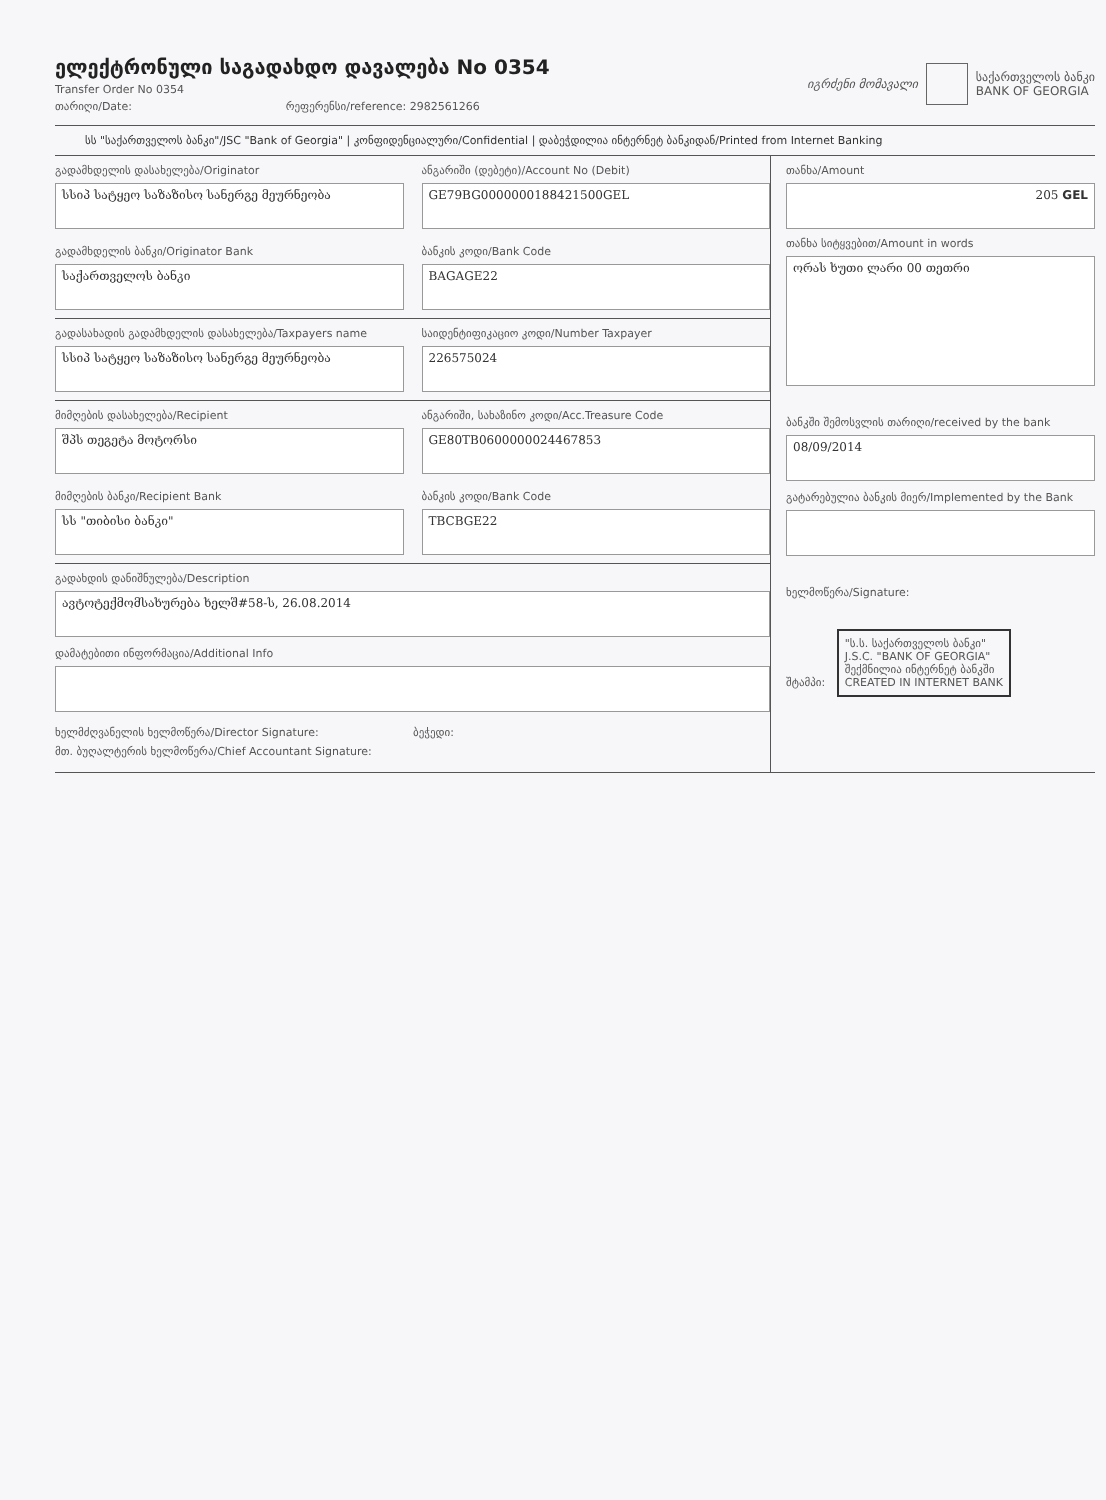ელექტრონული საგადახდო დავალება No 0354
Transfer Order No 0354
თარიღი/Date: რეფერენსი/reference: 2982561266
იგრძენი მომავალი
საქართველოს ბანკი
BANK OF GEORGIA
სს "საქართველოს ბანკი"/JSC "Bank of Georgia" | კონფიდენციალური/Confidential | დაბეჭდილია ინტერნეტ ბანკიდან/Printed from Internet Banking
გადამხდელის დასახელება/Originator
სსიპ სატყეო საზაზისო სანერგე მეურნეობა
ანგარიში (დებეტი)/Account No (Debit)
GE79BG0000000188421500GEL
გადამხდელის ბანკი/Originator Bank
საქართველოს ბანკი
ბანკის კოდი/Bank Code
BAGAGE22
გადასახადის გადამხდელის დასახელება/Taxpayers name
სსიპ სატყეო საზაზისო სანერგე მეურნეობა
საიდენტიფიკაციო კოდი/Number Taxpayer
226575024
მიმღების დასახელება/Recipient
შპს თეგეტა მოტორსი
ანგარიში, სახაზინო კოდი/Acc.Treasure Code
GE80TB0600000024467853
მიმღების ბანკი/Recipient Bank
სს "თიბისი ბანკი"
ბანკის კოდი/Bank Code
TBCBGE22
გადახდის დანიშნულება/Description
ავტოტექმომსახურება ხელშ#58-ს, 26.08.2014
დამატებითი ინფორმაცია/Additional Info
ხელმძღვანელის ხელმოწერა/Director Signature: ბეჭედი:
მთ. ბუღალტერის ხელმოწერა/Chief Accountant Signature:
თანხა/Amount
205 GEL
თანხა სიტყვებით/Amount in words
ორას ხუთი ლარი 00 თეთრი
ბანკში შემოსვლის თარიღი/received by the bank
08/09/2014
გატარებულია ბანკის მიერ/Implemented by the Bank
ხელმოწერა/Signature:
შტამპი: "ს.ს. საქართველოს ბანკი"
J.S.C. "BANK OF GEORGIA"
შექმნილია ინტერნეტ ბანკში
CREATED IN INTERNET BANK